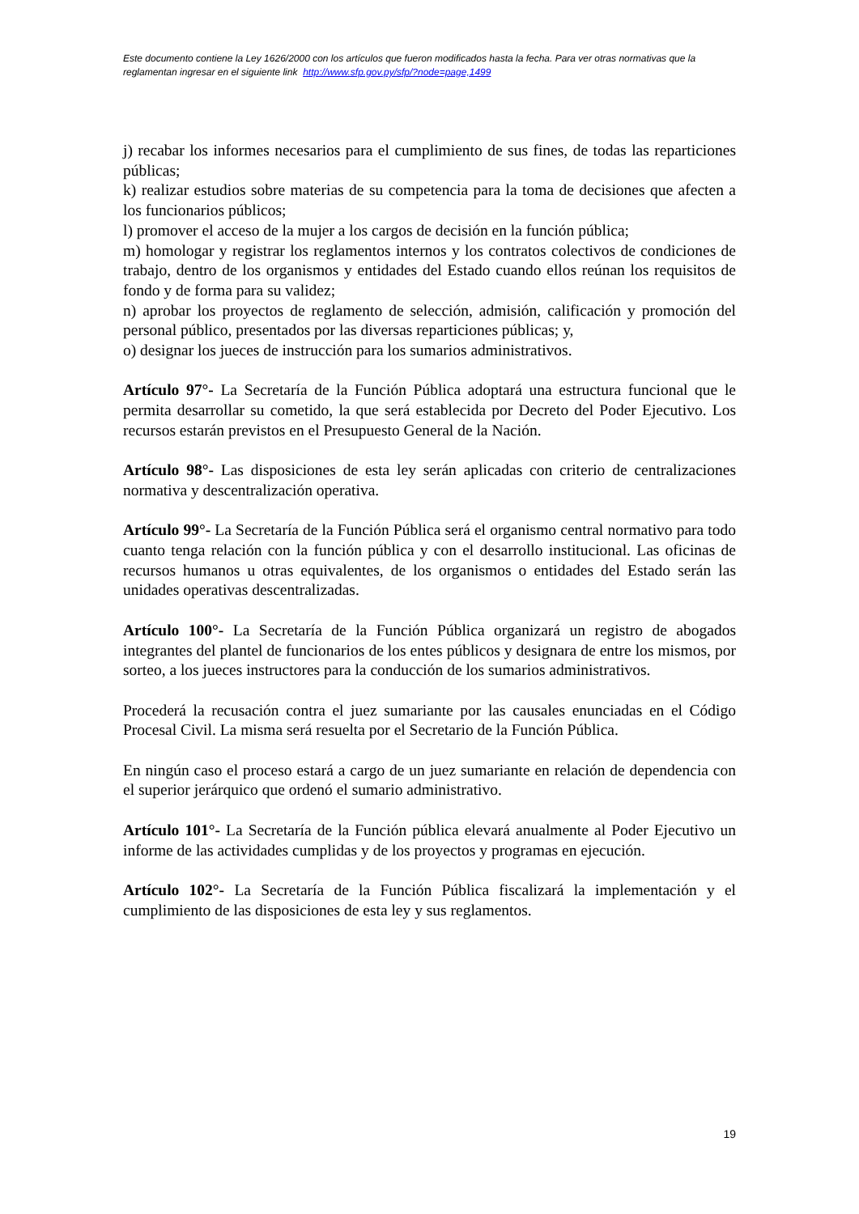Este documento contiene la Ley 1626/2000 con los artículos que fueron modificados hasta la fecha. Para ver otras normativas que la reglamentan ingresar en el siguiente link http://www.sfp.gov.py/sfp/?node=page,1499
j) recabar los informes necesarios para el cumplimiento de sus fines, de todas las reparticiones públicas;
k) realizar estudios sobre materias de su competencia para la toma de decisiones que afecten a los funcionarios públicos;
l) promover el acceso de la mujer a los cargos de decisión en la función pública;
m) homologar y registrar los reglamentos internos y los contratos colectivos de condiciones de trabajo, dentro de los organismos y entidades del Estado cuando ellos reúnan los requisitos de fondo y de forma para su validez;
n) aprobar los proyectos de reglamento de selección, admisión, calificación y promoción del personal público, presentados por las diversas reparticiones públicas; y,
o) designar los jueces de instrucción para los sumarios administrativos.
Artículo 97°- La Secretaría de la Función Pública adoptará una estructura funcional que le permita desarrollar su cometido, la que será establecida por Decreto del Poder Ejecutivo. Los recursos estarán previstos en el Presupuesto General de la Nación.
Artículo 98°- Las disposiciones de esta ley serán aplicadas con criterio de centralizaciones normativa y descentralización operativa.
Artículo 99°- La Secretaría de la Función Pública será el organismo central normativo para todo cuanto tenga relación con la función pública y con el desarrollo institucional. Las oficinas de recursos humanos u otras equivalentes, de los organismos o entidades del Estado serán las unidades operativas descentralizadas.
Artículo 100°- La Secretaría de la Función Pública organizará un registro de abogados integrantes del plantel de funcionarios de los entes públicos y designara de entre los mismos, por sorteo, a los jueces instructores para la conducción de los sumarios administrativos.
Procederá la recusación contra el juez sumariante por las causales enunciadas en el Código Procesal Civil. La misma será resuelta por el Secretario de la Función Pública.
En ningún caso el proceso estará a cargo de un juez sumariante en relación de dependencia con el superior jerárquico que ordenó el sumario administrativo.
Artículo 101°- La Secretaría de la Función pública elevará anualmente al Poder Ejecutivo un informe de las actividades cumplidas y de los proyectos y programas en ejecución.
Artículo 102°- La Secretaría de la Función Pública fiscalizará la implementación y el cumplimiento de las disposiciones de esta ley y sus reglamentos.
19